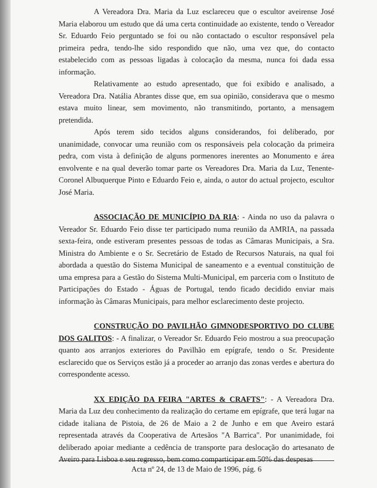A Vereadora Dra. Maria da Luz esclareceu que o escultor aveirense José Maria elaborou um estudo que dá uma certa continuidade ao existente, tendo o Vereador Sr. Eduardo Feio perguntado se foi ou não contactado o escultor responsável pela primeira pedra, tendo-lhe sido respondido que não, uma vez que, do contacto estabelecido com as pessoas ligadas à colocação da mesma, nunca foi dada essa informação.
Relativamente ao estudo apresentado, que foi exibido e analisado, a Vereadora Dra. Natália Abrantes disse que, em sua opinião, considerava que o mesmo estava muito linear, sem movimento, não transmitindo, portanto, a mensagem pretendida.
Após terem sido tecidos alguns considerandos, foi deliberado, por unanimidade, convocar uma reunião com os responsáveis pela colocação da primeira pedra, com vista à definição de alguns pormenores inerentes ao Monumento e área envolvente e na qual deverão tomar parte os Vereadores Dra. Maria da Luz, Tenente-Coronel Albuquerque Pinto e Eduardo Feio e, ainda, o autor do actual projecto, escultor José Maria.
ASSOCIAÇÃO DE MUNICÍPIO DA RIA: - Ainda no uso da palavra o Vereador Sr. Eduardo Feio disse ter participado numa reunião da AMRIA, na passada sexta-feira, onde estiveram presentes pessoas de todas as Câmaras Municipais, a Sra. Ministra do Ambiente e o Sr. Secretário de Estado de Recursos Naturais, na qual foi abordada a questão do Sistema Municipal de saneamento e a eventual constituição de uma empresa para a Gestão do Sistema Multi-Municipal, em parceria com o Instituto de Participações do Estado - Águas de Portugal, tendo ficado decidido enviar mais informação às Câmaras Municipais, para melhor esclarecimento deste projecto.
CONSTRUÇÃO DO PAVILHÃO GIMNODESPORTIVO DO CLUBE DOS GALITOS: - A finalizar, o Vereador Sr. Eduardo Feio mostrou a sua preocupação quanto aos arranjos exteriores do Pavilhão em epígrafe, tendo o Sr. Presidente esclarecido que os Serviços estão já a proceder ao arranjo das zonas verdes e abertura do correspondente acesso.
XX EDIÇÃO DA FEIRA "ARTES & CRAFTS": - A Vereadora Dra. Maria da Luz deu conhecimento da realização do certame em epígrafe, que terá lugar na cidade italiana de Pistoia, de 26 de Maio a 2 de Junho e em que Aveiro estará representada através da Cooperativa de Artesãos "A Barrica". Por unanimidade, foi deliberado apoiar mediante a cedência de transporte para deslocação do artesanato de Aveiro para Lisboa e seu regresso, bem como comparticipar em 50% das despesas
Acta nº 24, de 13 de Maio de 1996, pág. 6